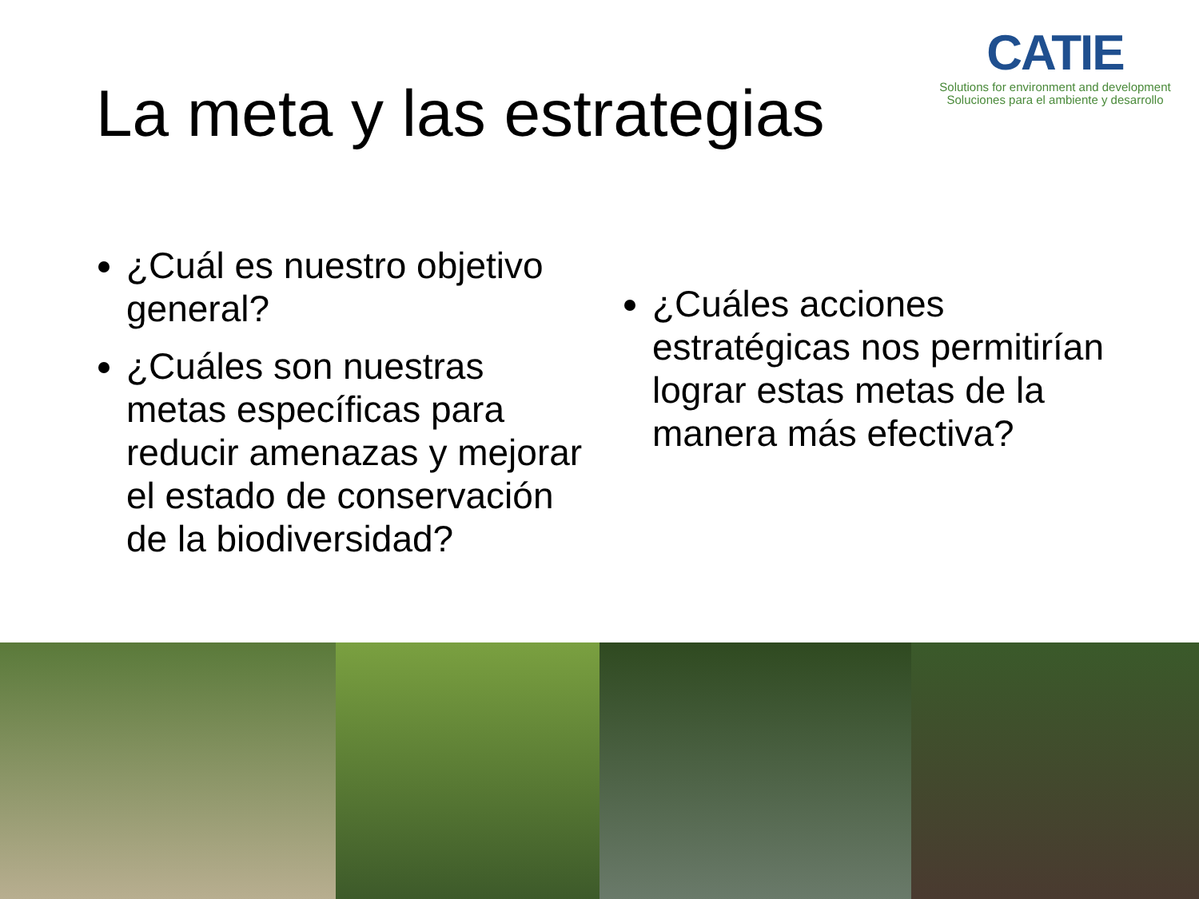CATIE
Solutions for environment and development
Soluciones para el ambiente y desarrollo
La meta y las estrategias
¿Cuál es nuestro objetivo general?
¿Cuáles son nuestras metas específicas para reducir amenazas y mejorar el estado de conservación de la biodiversidad?
¿Cuáles acciones estratégicas nos permitirían lograr estas metas de la manera más efectiva?